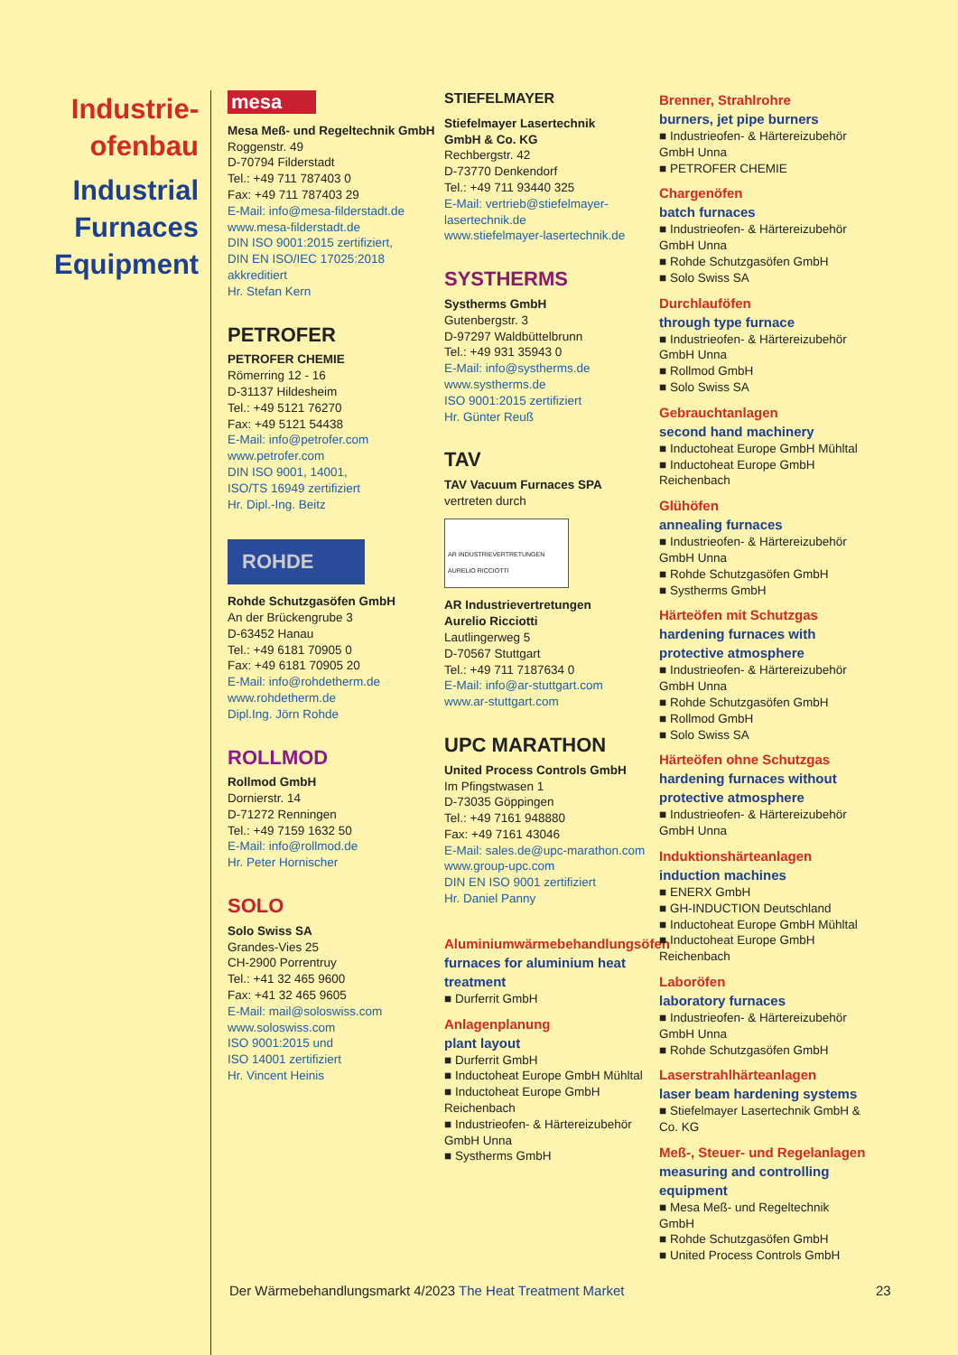Industrie-
ofenbau
Industrial
Furnaces
Equipment
mesa
Mesa Meß- und Regeltechnik GmbH
Roggenstr. 49
D-70794 Filderstadt
Tel.: +49 711 787403 0
Fax: +49 711 787403 29
E-Mail: info@mesa-filderstadt.de
www.mesa-filderstadt.de
DIN ISO 9001:2015 zertifiziert,
DIN EN ISO/IEC 17025:2018 akkreditiert
Hr. Stefan Kern
PETROFER
PETROFER CHEMIE
Römerring 12 - 16
D-31137 Hildesheim
Tel.: +49 5121 76270
Fax: +49 5121 54438
E-Mail: info@petrofer.com
www.petrofer.com
DIN ISO 9001, 14001,
ISO/TS 16949 zertifiziert
Hr. Dipl.-Ing. Beitz
ROHDE
Rohde Schutzgasöfen GmbH
An der Brückengrube 3
D-63452 Hanau
Tel.: +49 6181 70905 0
Fax: +49 6181 70905 20
E-Mail: info@rohdetherm.de
www.rohdetherm.de
Dipl.Ing. Jörn Rohde
ROLLMOD
Rollmod GmbH
Dornierstr. 14
D-71272 Renningen
Tel.: +49 7159 1632 50
E-Mail: info@rollmod.de
Hr. Peter Hornischer
SOLO
Solo Swiss SA
Grandes-Vies 25
CH-2900 Porrentruy
Tel.: +41 32 465 9600
Fax: +41 32 465 9605
E-Mail: mail@soloswiss.com
www.soloswiss.com
ISO 9001:2015 und
ISO 14001 zertifiziert
Hr. Vincent Heinis
STIEFELMAYER
Stiefelmayer Lasertechnik
GmbH & Co. KG
Rechbergstr. 42
D-73770 Denkendorf
Tel.: +49 711 93440 325
E-Mail: vertrieb@stiefelmayer-lasertechnik.de
www.stiefelmayer-lasertechnik.de
SYSTHERMS
Systherms GmbH
Gutenbergstr. 3
D-97297 Waldbüttelbrunn
Tel.: +49 931 35943 0
E-Mail: info@systherms.de
www.systherms.de
ISO 9001:2015 zertifiziert
Hr. Günter Reuß
TAV
TAV Vacuum Furnaces SPA
vertreten durch
AR INDUSTRIEVERTRETUNGEN AURELIO RICCIOTTI
AR Industrievertretungen
Aurelio Ricciotti
Lautlingerweg 5
D-70567 Stuttgart
Tel.: +49 711 7187634 0
E-Mail: info@ar-stuttgart.com
www.ar-stuttgart.com
UPC MARATHON
United Process Controls GmbH
Im Pfingstwasen 1
D-73035 Göppingen
Tel.: +49 7161 948880
Fax: +49 7161 43046
E-Mail: sales.de@upc-marathon.com
www.group-upc.com
DIN EN ISO 9001 zertifiziert
Hr. Daniel Panny
Aluminiumwärmebehandlungsöfen
furnaces for aluminium heat treatment
■ Durferrit GmbH
Anlagenplanung
plant layout
■ Durferrit GmbH
■ Inductoheat Europe GmbH Mühltal
■ Inductoheat Europe GmbH Reichenbach
■ Industrieofen- & Härtereizubehör GmbH Unna
■ Systherms GmbH
Brenner, Strahlrohre
burners, jet pipe burners
■ Industrieofen- & Härtereizubehör GmbH Unna
■ PETROFER CHEMIE
Chargenöfen
batch furnaces
■ Industrieofen- & Härtereizubehör GmbH Unna
■ Rohde Schutzgasöfen GmbH
■ Solo Swiss SA
Durchlauföfen
through type furnace
■ Industrieofen- & Härtereizubehör GmbH Unna
■ Rollmod GmbH
■ Solo Swiss SA
Gebrauchtanlagen
second hand machinery
■ Inductoheat Europe GmbH Mühltal
■ Inductoheat Europe GmbH Reichenbach
Glühöfen
annealing furnaces
■ Industrieofen- & Härtereizubehör GmbH Unna
■ Rohde Schutzgasöfen GmbH
■ Systherms GmbH
Härteöfen mit Schutzgas
hardening furnaces with protective atmosphere
■ Industrieofen- & Härtereizubehör GmbH Unna
■ Rohde Schutzgasöfen GmbH
■ Rollmod GmbH
■ Solo Swiss SA
Härteöfen ohne Schutzgas
hardening furnaces without protective atmosphere
■ Industrieofen- & Härtereizubehör GmbH Unna
Induktionshärteanlagen
induction machines
■ ENERX GmbH
■ GH-INDUCTION Deutschland
■ Inductoheat Europe GmbH Mühltal
■ Inductoheat Europe GmbH Reichenbach
Laboröfen
laboratory furnaces
■ Industrieofen- & Härtereizubehör GmbH Unna
■ Rohde Schutzgasöfen GmbH
Laserstrahlhärteanlagen
laser beam hardening systems
■ Stiefelmayer Lasertechnik GmbH & Co. KG
Meß-, Steuer- und Regelanlagen
measuring and controlling equipment
■ Mesa Meß- und Regeltechnik GmbH
■ Rohde Schutzgasöfen GmbH
■ United Process Controls GmbH
Der Wärmebehandlungsmarkt 4/2023 The Heat Treatment Market
23